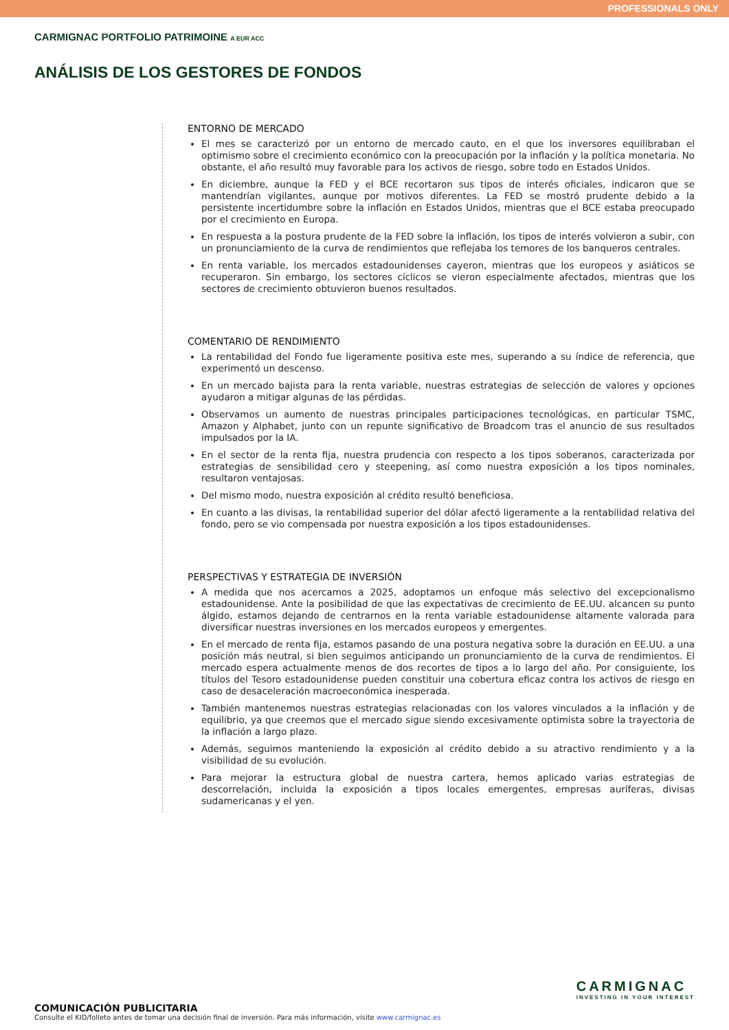PROFESSIONALS ONLY
CARMIGNAC PORTFOLIO PATRIMOINE A EUR ACC
ANÁLISIS DE LOS GESTORES DE FONDOS
ENTORNO DE MERCADO
El mes se caracterizó por un entorno de mercado cauto, en el que los inversores equilibraban el optimismo sobre el crecimiento económico con la preocupación por la inflación y la política monetaria. No obstante, el año resultó muy favorable para los activos de riesgo, sobre todo en Estados Unidos.
En diciembre, aunque la FED y el BCE recortaron sus tipos de interés oficiales, indicaron que se mantendrían vigilantes, aunque por motivos diferentes. La FED se mostró prudente debido a la persistente incertidumbre sobre la inflación en Estados Unidos, mientras que el BCE estaba preocupado por el crecimiento en Europa.
En respuesta a la postura prudente de la FED sobre la inflación, los tipos de interés volvieron a subir, con un pronunciamiento de la curva de rendimientos que reflejaba los temores de los banqueros centrales.
En renta variable, los mercados estadounidenses cayeron, mientras que los europeos y asiáticos se recuperaron. Sin embargo, los sectores cíclicos se vieron especialmente afectados, mientras que los sectores de crecimiento obtuvieron buenos resultados.
COMENTARIO DE RENDIMIENTO
La rentabilidad del Fondo fue ligeramente positiva este mes, superando a su índice de referencia, que experimentó un descenso.
En un mercado bajista para la renta variable, nuestras estrategias de selección de valores y opciones ayudaron a mitigar algunas de las pérdidas.
Observamos un aumento de nuestras principales participaciones tecnológicas, en particular TSMC, Amazon y Alphabet, junto con un repunte significativo de Broadcom tras el anuncio de sus resultados impulsados por la IA.
En el sector de la renta fija, nuestra prudencia con respecto a los tipos soberanos, caracterizada por estrategias de sensibilidad cero y steepening, así como nuestra exposición a los tipos nominales, resultaron ventajosas.
Del mismo modo, nuestra exposición al crédito resultó beneficiosa.
En cuanto a las divisas, la rentabilidad superior del dólar afectó ligeramente a la rentabilidad relativa del fondo, pero se vio compensada por nuestra exposición a los tipos estadounidenses.
PERSPECTIVAS Y ESTRATEGIA DE INVERSIÓN
A medida que nos acercamos a 2025, adoptamos un enfoque más selectivo del excepcionalismo estadounidense. Ante la posibilidad de que las expectativas de crecimiento de EE.UU. alcancen su punto álgido, estamos dejando de centrarnos en la renta variable estadounidense altamente valorada para diversificar nuestras inversiones en los mercados europeos y emergentes.
En el mercado de renta fija, estamos pasando de una postura negativa sobre la duración en EE.UU. a una posición más neutral, si bien seguimos anticipando un pronunciamiento de la curva de rendimientos. El mercado espera actualmente menos de dos recortes de tipos a lo largo del año. Por consiguiente, los títulos del Tesoro estadounidense pueden constituir una cobertura eficaz contra los activos de riesgo en caso de desaceleración macroeconómica inesperada.
También mantenemos nuestras estrategias relacionadas con los valores vinculados a la inflación y de equilibrio, ya que creemos que el mercado sigue siendo excesivamente optimista sobre la trayectoria de la inflación a largo plazo.
Además, seguimos manteniendo la exposición al crédito debido a su atractivo rendimiento y a la visibilidad de su evolución.
Para mejorar la estructura global de nuestra cartera, hemos aplicado varias estrategias de descorrelación, incluida la exposición a tipos locales emergentes, empresas auríferas, divisas sudamericanas y el yen.
CARMIGNAC
INVESTING IN YOUR INTEREST
COMUNICACIÓN PUBLICITARIA
Consulte el KID/folleto antes de tomar una decisión final de inversión. Para más información, visite www.carmignac.es